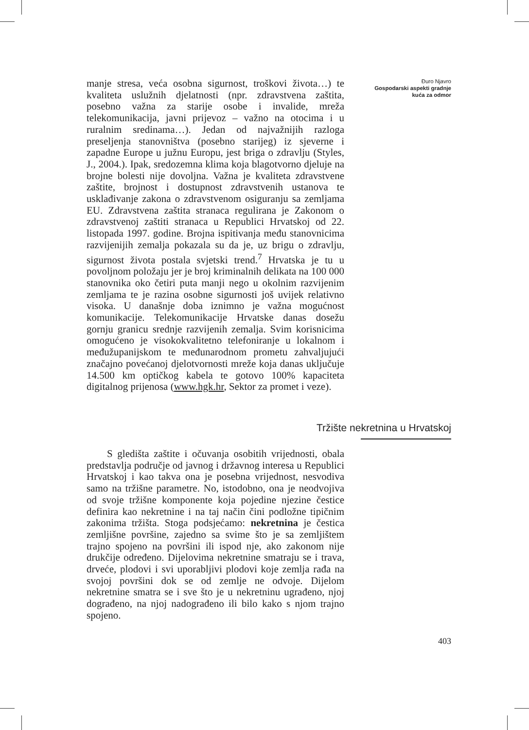manje stresa, veća osobna sigurnost, troškovi života…) te kvaliteta uslužnih djelatnosti (npr. zdravstvena zaštita, posebno važna za starije osobe i invalide, mreža telekomunikacija, javni prijevoz – važno na otocima i u ruralnim sredinama…). Jedan od najvažnijih razloga preseljenja stanovništva (posebno starijeg) iz sjeverne i zapadne Europe u južnu Europu, jest briga o zdravlju (Styles, J., 2004.). Ipak, sredozemna klima koja blagotvorno djeluje na brojne bolesti nije dovoljna. Važna je kvaliteta zdravstvene zaštite, brojnost i dostupnost zdravstvenih ustanova te usklađivanje zakona o zdravstvenom osiguranju sa zemljama EU. Zdravstvena zaštita stranaca regulirana je Zakonom o zdravstvenoj zaštiti stranaca u Republici Hrvatskoj od 22. listopada 1997. godine. Brojna ispitivanja među stanovnicima razvijenijih zemalja pokazala su da je, uz brigu o zdravlju, sigurnost života postala svjetski trend.<sup>7</sup> Hrvatska je tu u povoljnom položaju jer je broj kriminalnih delikata na 100 000 stanovnika oko četiri puta manji nego u okolnim razvijenim zemljama te je razina osobne sigurnosti još uvijek relativno visoka. U današnje doba iznimno je važna mogućnost komunikacije. Telekomunikacije Hrvatske danas dosežu gornju granicu srednje razvijenih zemalja. Svim korisnicima omogućeno je visokokvalitetno telefoniranje u lokalnom i međužupanijskom te međunarodnom prometu zahvaljujući značajno povećanoj djelotvornosti mreže koja danas uključuje 14.500 km optičkog kabela te gotovo 100% kapaciteta digitalnog prijenosa (www.hgk.hr, Sektor za promet i veze).
Đuro Njavro
Gospodarski aspekti gradnje kuća za odmor
Tržište nekretnina u Hrvatskoj
S gledišta zaštite i očuvanja osobitih vrijednosti, obala predstavlja područje od javnog i državnog interesa u Republici Hrvatskoj i kao takva ona je posebna vrijednost, nesvodiva samo na tržišne parametre. No, istodobno, ona je neodvojiva od svoje tržišne komponente koja pojedine njezine čestice definira kao nekretnine i na taj način čini podložne tipičnim zakonima tržišta. Stoga podsjećamo: nekretnina je čestica zemljišne površine, zajedno sa svime što je sa zemljištem trajno spojeno na površini ili ispod nje, ako zakonom nije drukčije određeno. Dijelovima nekretnine smatraju se i trava, drveće, plodovi i svi uporabljivi plodovi koje zemlja rađa na svojoj površini dok se od zemlje ne odvoje. Dijelom nekretnine smatra se i sve što je u nekretninu ugrađeno, njoj dograđeno, na njoj nadograđeno ili bilo kako s njom trajno spojeno.
403